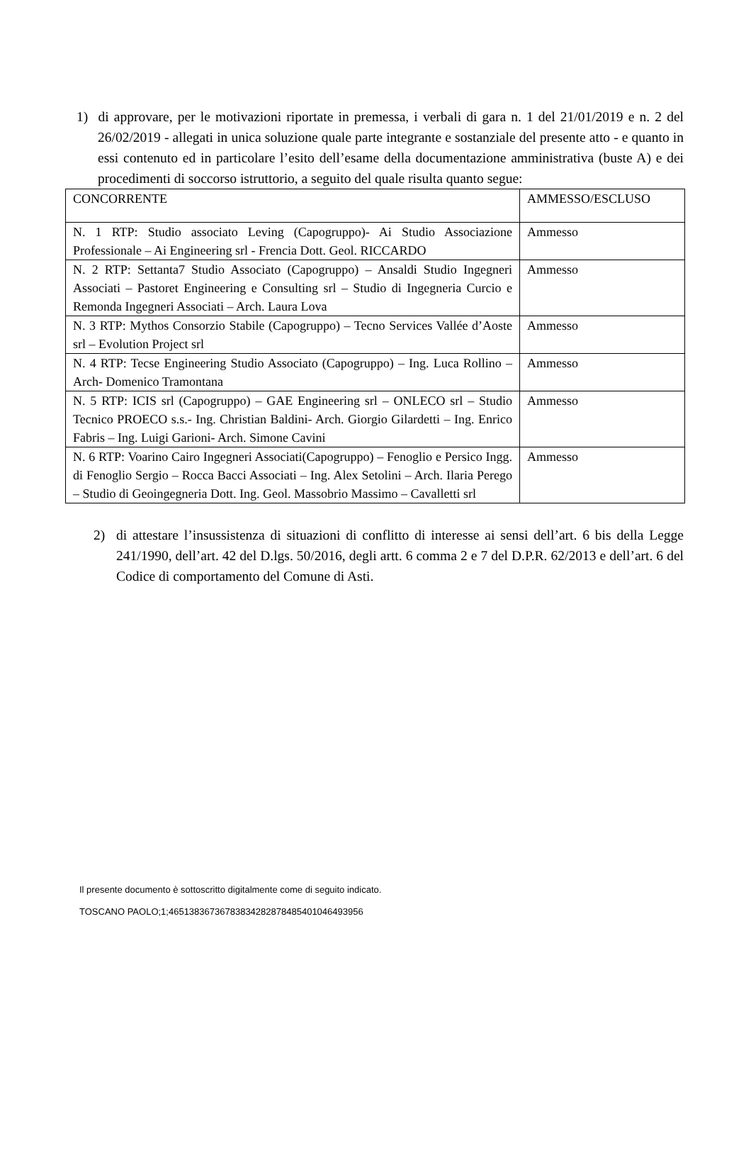1) di approvare, per le motivazioni riportate in premessa, i verbali di gara n. 1 del 21/01/2019 e n. 2 del 26/02/2019 - allegati in unica soluzione quale parte integrante e sostanziale del presente atto - e quanto in essi contenuto ed in particolare l’esito dell’esame della documentazione amministrativa (buste A) e dei procedimenti di soccorso istruttorio, a seguito del quale risulta quanto segue:
| CONCORRENTE | AMMESSO/ESCLUSO |
| N. 1 RTP: Studio associato Leving (Capogruppo)- Ai Studio Associazione Professionale – Ai Engineering srl - Frencia Dott. Geol. RICCARDO | Ammesso |
| N. 2 RTP: Settanta7 Studio Associato (Capogruppo) – Ansaldi Studio Ingegneri Associati – Pastoret Engineering e Consulting srl – Studio di Ingegneria Curcio e Remonda Ingegneri Associati – Arch. Laura Lova | Ammesso |
| N. 3 RTP: Mythos Consorzio Stabile (Capogruppo) – Tecno Services Vallée d’Aoste srl – Evolution Project srl | Ammesso |
| N. 4 RTP: Tecse Engineering Studio Associato (Capogruppo) – Ing. Luca Rollino – Arch- Domenico Tramontana | Ammesso |
| N. 5 RTP: ICIS srl (Capogruppo) – GAE Engineering srl – ONLECO srl – Studio Tecnico PROECO s.s.- Ing. Christian Baldini- Arch. Giorgio Gilardetti – Ing. Enrico Fabris – Ing. Luigi Garioni- Arch. Simone Cavini | Ammesso |
| N. 6 RTP: Voarino Cairo Ingegneri Associati(Capogruppo) – Fenoglio e Persico Ingg. di Fenoglio Sergio – Rocca Bacci Associati – Ing. Alex Setolini – Arch. Ilaria Perego – Studio di Geoingegneria Dott. Ing. Geol. Massobrio Massimo – Cavalletti srl | Ammesso |
2) di attestare l’insussistenza di situazioni di conflitto di interesse ai sensi dell’art. 6 bis della Legge 241/1990, dell’art. 42 del D.lgs. 50/2016, degli artt. 6 comma 2 e 7 del D.P.R. 62/2013 e dell’art. 6 del Codice di comportamento del Comune di Asti.
Il presente documento è sottoscritto digitalmente come di seguito indicato.
TOSCANO PAOLO;1;46513836736783834282878485401046493956